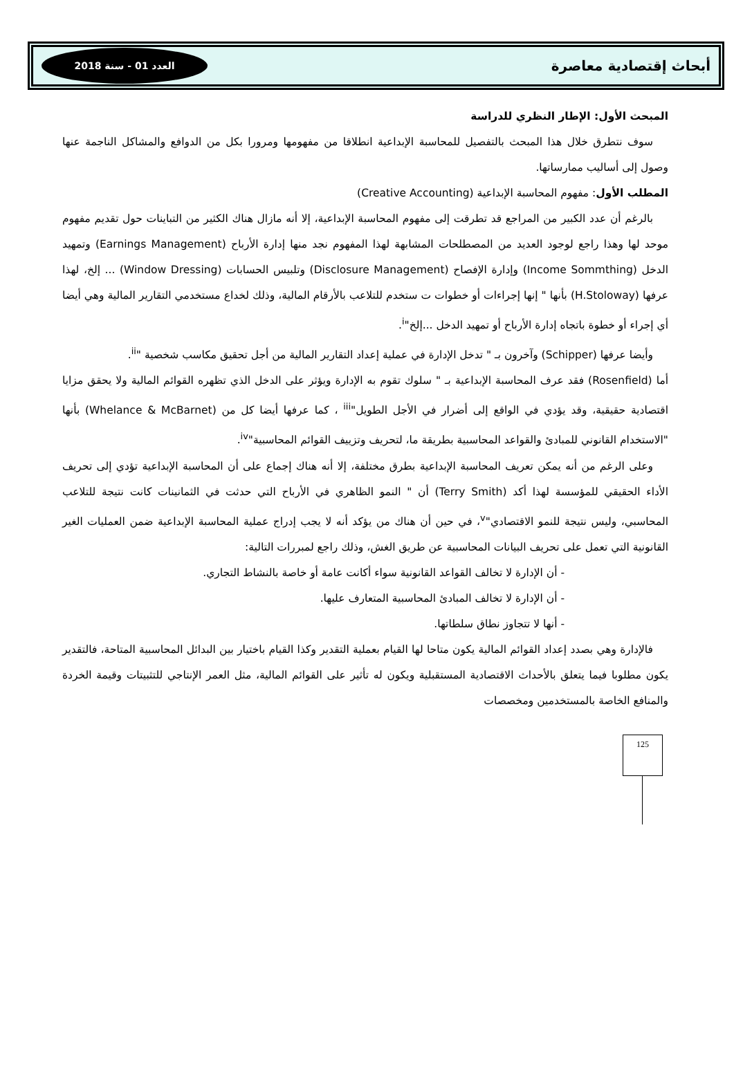أبحاث إقتصادية معاصرة
العدد 01 - سنة 2018
المبحث الأول: الإطار النظري للدراسة
سوف نتطرق خلال هذا المبحث بالتفصيل للمحاسبة الإبداعية انطلاقا من مفهومها ومرورا بكل من الدوافع والمشاكل الناجمة عنها وصول إلى أساليب ممارساتها.
المطلب الأول: مفهوم المحاسبة الإبداعية (Creative Accounting)
بالرغم أن عدد الكبير من المراجع قد تطرقت إلى مفهوم المحاسبة الإبداعية، إلا أنه مازال هناك الكثير من التباينات حول تقديم مفهوم موحد لها وهذا راجع لوجود العديد من المصطلحات المشابهة لهذا المفهوم نجد منها إدارة الأرباح (Earnings Management) وتمهيد الدخل (Income Sommthing) وإدارة الإفصاح (Disclosure Management) وتلبيس الحسابات (Window Dressing) ... إلخ، لهذا عرفها (H.Stoloway) بأنها " إنها إجراءات أو خطوات ت ستخدم للتلاعب بالأرقام المالية، وذلك لخداع مستخدمي التقارير المالية وهي أيضا أي إجراء أو خطوة باتجاه إدارة الأرباح أو تمهيد الدخل ...إلخ"<sup>i</sup>.
وأيضا عرفها (Schipper) وآخرون بـ " تدخل الإدارة في عملية إعداد التقارير المالية من أجل تحقيق مكاسب شخصية "<sup>ii</sup>.
أما (Rosenfield) فقد عرف المحاسبة الإبداعية بـ " سلوك تقوم به الإدارة ويؤثر على الدخل الذي تظهره القوائم المالية ولا يحقق مزايا اقتصادية حقيقية، وقد يؤدي في الواقع إلى أضرار في الأجل الطويل"<sup>iii</sup> ، كما عرفها أيضا كل من (Whelance & McBarnet) بأنها "الاستخدام القانوني للمبادئ والقواعد المحاسبية بطريقة ما، لتحريف وتزييف القوائم المحاسبية"<sup>iv</sup>.
وعلى الرغم من أنه يمكن تعريف المحاسبة الإبداعية بطرق مختلفة، إلا أنه هناك إجماع على أن المحاسبة الإبداعية تؤدي إلى تحريف الأداء الحقيقي للمؤسسة لهذا أكد (Terry Smith) أن " النمو الظاهري في الأرباح التي حدثت في الثمانينات كانت نتيجة للتلاعب المحاسبي، وليس نتيجة للنمو الاقتصادي"<sup>v</sup>، في حين أن هناك من يؤكد أنه لا يجب إدراج عملية المحاسبة الإبداعية ضمن العمليات الغير القانونية التي تعمل على تحريف البيانات المحاسبية عن طريق الغش، وذلك راجع لمبررات التالية:
- أن الإدارة لا تخالف القواعد القانونية سواء أكانت عامة أو خاصة بالنشاط التجاري.
- أن الإدارة لا تخالف المبادئ المحاسبية المتعارف عليها.
- أنها لا تتجاوز نطاق سلطاتها.
فالإدارة وهي بصدد إعداد القوائم المالية يكون متاحا لها القيام بعملية التقدير وكذا القيام باختيار بين البدائل المحاسبية المتاحة، فالتقدير يكون مطلوبا فيما يتعلق بالأحداث الاقتصادية المستقبلية ويكون له تأثير على القوائم المالية، مثل العمر الإنتاجي للتثبيتات وقيمة الخردة والمنافع الخاصة بالمستخدمين ومخصصات
125